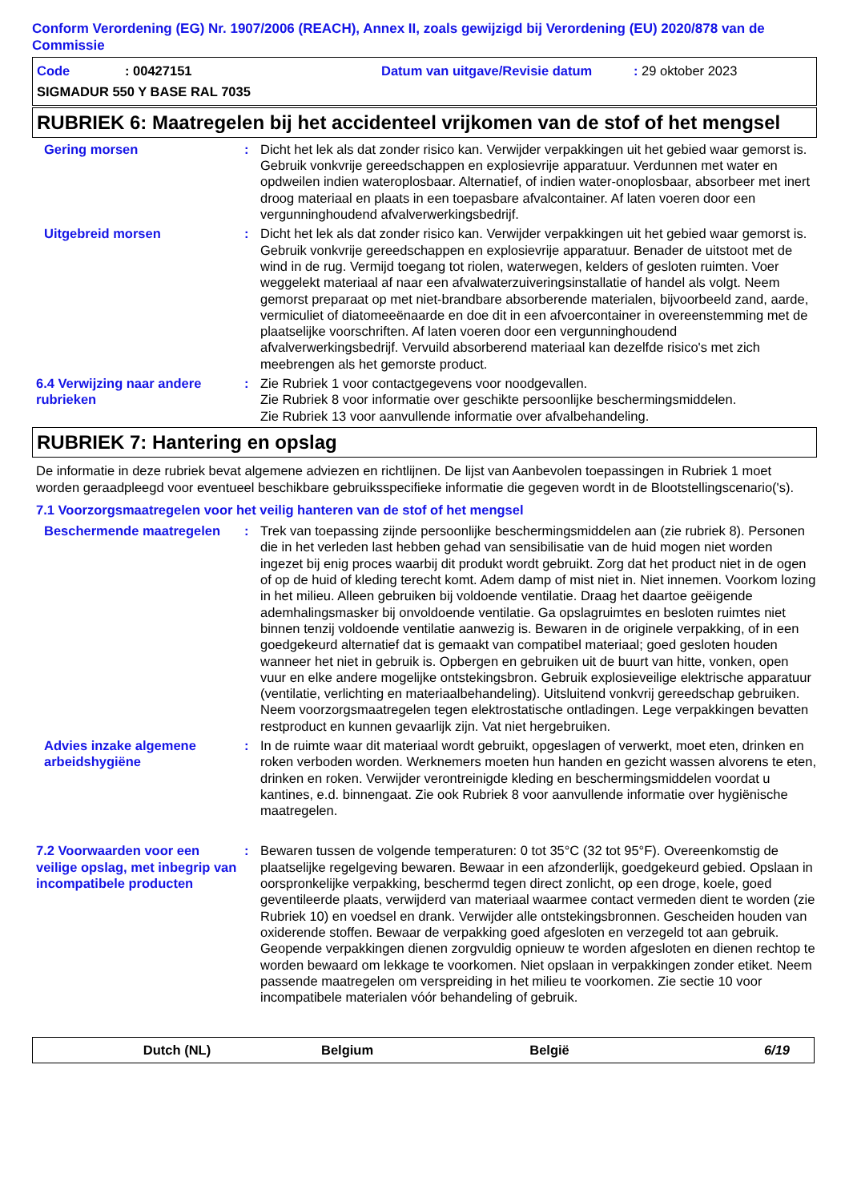Conform Verordening (EG) Nr. 1907/2006 (REACH), Annex II, zoals gewijzigd bij Verordening (EU) 2020/878 van de Commissie
Code: 00427151 Datum van uitgave/Revisie datum: 29 oktober 2023
SIGMADUR 550 Y BASE RAL 7035
RUBRIEK 6: Maatregelen bij het accidenteel vrijkomen van de stof of het mengsel
Gering morsen : Dicht het lek als dat zonder risico kan. Verwijder verpakkingen uit het gebied waar gemorst is. Gebruik vonkvrije gereedschappen en explosievrije apparatuur. Verdunnen met water en opdweilen indien wateroplosbaar. Alternatief, of indien water-onoplosbaar, absorbeer met inert droog materiaal en plaats in een toepasbare afvalcontainer. Af laten voeren door een vergunninghoudend afvalverwerkingsbedrijf.
Uitgebreid morsen : Dicht het lek als dat zonder risico kan. Verwijder verpakkingen uit het gebied waar gemorst is. Gebruik vonkvrije gereedschappen en explosievrije apparatuur. Benader de uitstoot met de wind in de rug. Vermijd toegang tot riolen, waterwegen, kelders of gesloten ruimten. Voer weggelekt materiaal af naar een afvalwaterzuiveringsinstallatie of handel als volgt. Neem gemorst preparaat op met niet-brandbare absorberende materialen, bijvoorbeeld zand, aarde, vermiculiet of diatomeeënaarde en doe dit in een afvoercontainer in overeenstemming met de plaatselijke voorschriften. Af laten voeren door een vergunninghoudend afvalverwerkingsbedrijf. Vervuild absorberend materiaal kan dezelfde risico's met zich meebrengen als het gemorste product.
6.4 Verwijzing naar andere rubrieken
: Zie Rubriek 1 voor contactgegevens voor noodgevallen.
Zie Rubriek 8 voor informatie over geschikte persoonlijke beschermingsmiddelen.
Zie Rubriek 13 voor aanvullende informatie over afvalbehandeling.
RUBRIEK 7: Hantering en opslag
De informatie in deze rubriek bevat algemene adviezen en richtlijnen. De lijst van Aanbevolen toepassingen in Rubriek 1 moet worden geraadpleegd voor eventueel beschikbare gebruiksspecifieke informatie die gegeven wordt in de Blootstellingscenario('s).
7.1 Voorzorgsmaatregelen voor het veilig hanteren van de stof of het mengsel
Beschermende maatregelen : Trek van toepassing zijnde persoonlijke beschermingsmiddelen aan (zie rubriek 8). Personen die in het verleden last hebben gehad van sensibilisatie van de huid mogen niet worden ingezet bij enig proces waarbij dit produkt wordt gebruikt. Zorg dat het product niet in de ogen of op de huid of kleding terecht komt. Adem damp of mist niet in. Niet innemen. Voorkom lozing in het milieu. Alleen gebruiken bij voldoende ventilatie. Draag het daartoe geëigende ademhalingsmasker bij onvoldoende ventilatie. Ga opslagruimtes en besloten ruimtes niet binnen tenzij voldoende ventilatie aanwezig is. Bewaren in de originele verpakking, of in een goedgekeurd alternatief dat is gemaakt van compatibel materiaal; goed gesloten houden wanneer het niet in gebruik is. Opbergen en gebruiken uit de buurt van hitte, vonken, open vuur en elke andere mogelijke ontstekingsbron. Gebruik explosieveilige elektrische apparatuur (ventilatie, verlichting en materiaalbehandeling). Uitsluitend vonkvrij gereedschap gebruiken. Neem voorzorgsmaatregelen tegen elektrostatische ontladingen. Lege verpakkingen bevatten restproduct en kunnen gevaarlijk zijn. Vat niet hergebruiken.
Advies inzake algemene arbeidshygiëne
: In de ruimte waar dit materiaal wordt gebruikt, opgeslagen of verwerkt, moet eten, drinken en roken verboden worden. Werknemers moeten hun handen en gezicht wassen alvorens te eten, drinken en roken. Verwijder verontreinigde kleding en beschermingsmiddelen voordat u kantines, e.d. binnengaat. Zie ook Rubriek 8 voor aanvullende informatie over hygiënische maatregelen.
7.2 Voorwaarden voor een veilige opslag, met inbegrip van incompatibele producten
: Bewaren tussen de volgende temperaturen: 0 tot 35°C (32 tot 95°F). Overeenkomstig de plaatselijke regelgeving bewaren. Bewaar in een afzonderlijk, goedgekeurd gebied. Opslaan in oorspronkelijke verpakking, beschermd tegen direct zonlicht, op een droge, koele, goed geventileerde plaats, verwijderd van materiaal waarmee contact vermeden dient te worden (zie Rubriek 10) en voedsel en drank. Verwijder alle ontstekingsbronnen. Gescheiden houden van oxiderende stoffen. Bewaar de verpakking goed afgesloten en verzegeld tot aan gebruik. Geopende verpakkingen dienen zorgvuldig opnieuw te worden afgesloten en dienen rechtop te worden bewaard om lekkage te voorkomen. Niet opslaan in verpakkingen zonder etiket. Neem passende maatregelen om verspreiding in het milieu te voorkomen. Zie sectie 10 voor incompatibele materialen vóór behandeling of gebruik.
Dutch (NL) Belgium België 6/19